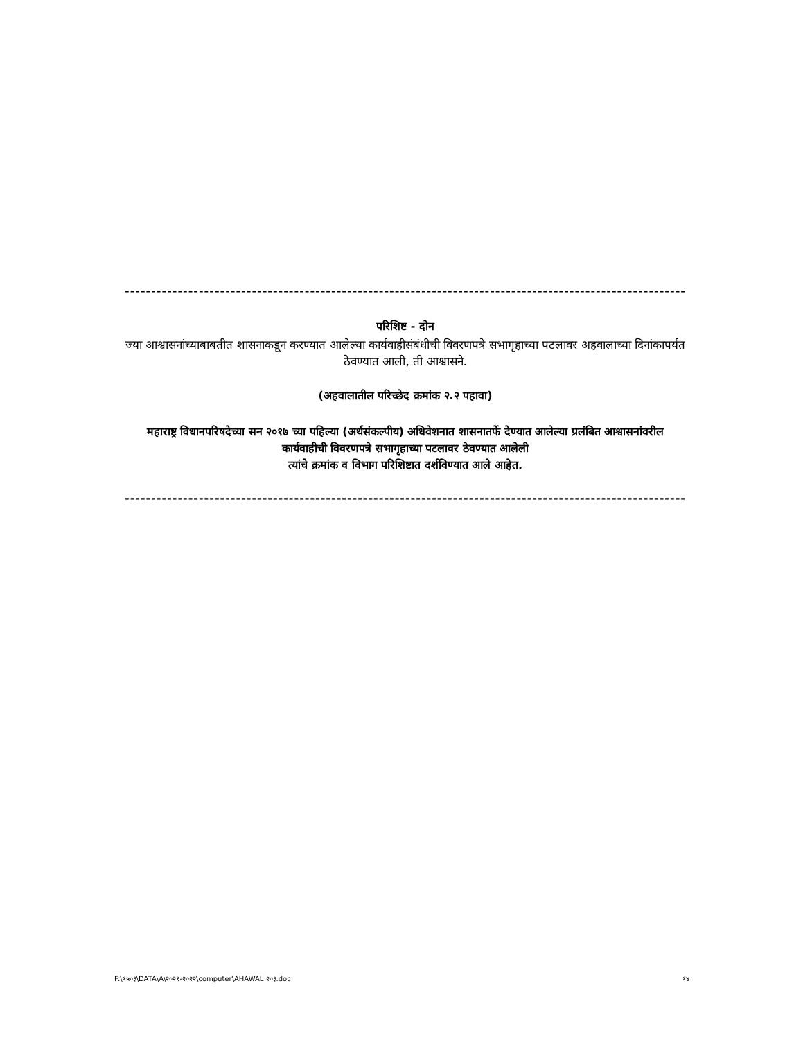------------------------------------------------------------------------------------------------------------
परिशिष्ट - दोन
ज्या आश्वासनांच्याबाबतीत शासनाकडून करण्यात आलेल्या कार्यवाहीसंबंधीची विवरणपत्रे सभागृहाच्या पटलावर अहवालाच्या दिनांकापर्यंत ठेवण्यात आली, ती आश्वासने.
(अहवालातील परिच्छेद क्रमांक २.२ पहावा)
महाराष्ट्र विधानपरिषदेच्या सन २०१७ च्या पहिल्या (अर्थसंकल्पीय) अधिवेशनात शासनातर्फे देण्यात आलेल्या प्रलंबित आश्वासनांवरील कार्यवाहीची विवरणपत्रे सभागृहाच्या पटलावर ठेवण्यात आलेली
त्यांचे क्रमांक व विभाग परिशिष्टात दर्शविण्यात आले आहेत.
------------------------------------------------------------------------------------------------------------
F:\१५०३\DATA\A\२०२१-२०२२\computer\AHAWAL २०३.doc १४